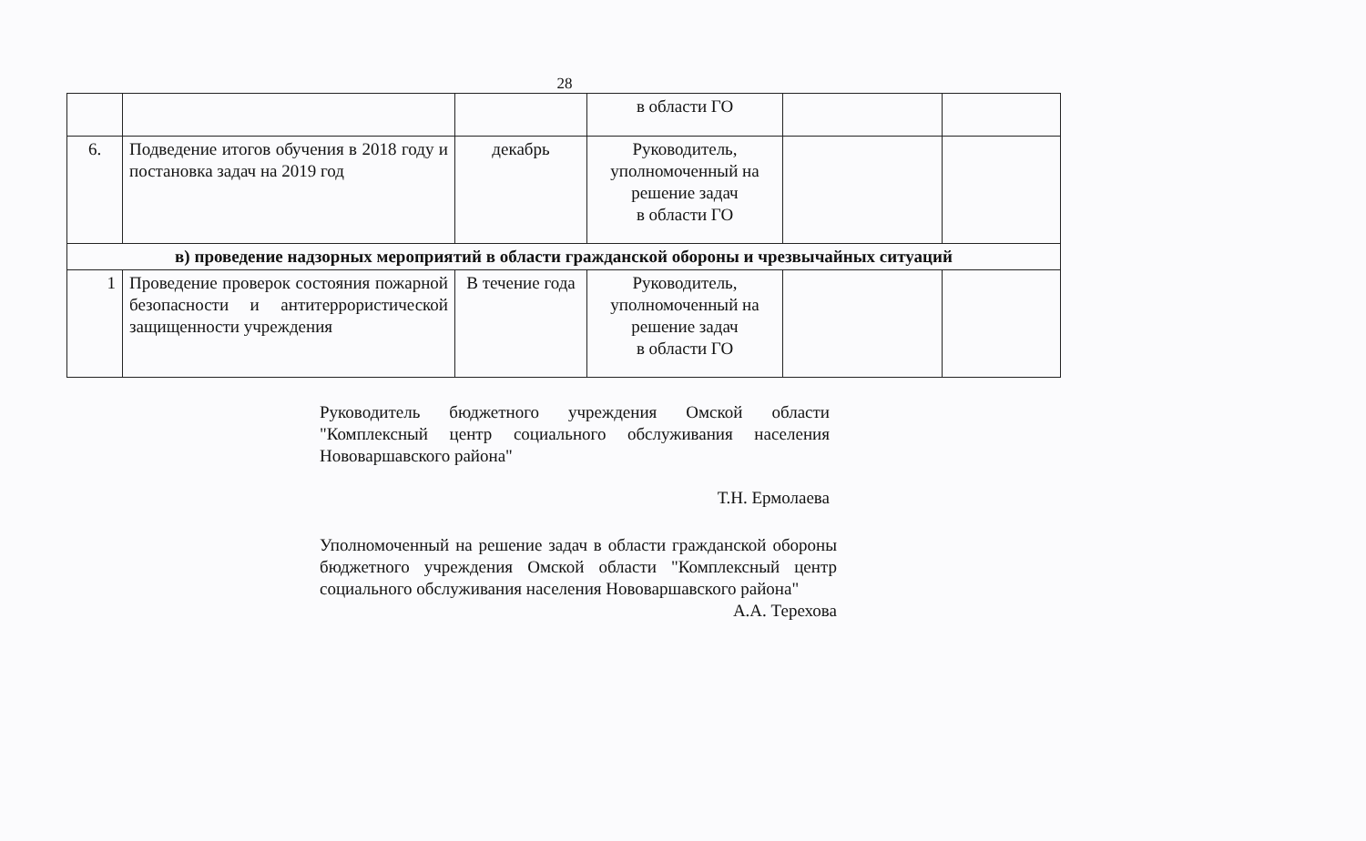28
| | | | в области ГО | | |
| 6. | Подведение итогов обучения в 2018 году и постановка задач на 2019 год | декабрь | Руководитель, уполномоченный на решение задач в области ГО | | |
| в) проведение надзорных мероприятий в области гражданской обороны и чрезвычайных ситуаций | | | | | |
| 1 | Проведение проверок состояния пожарной безопасности и антитеррористической защищенности учреждения | В течение года | Руководитель, уполномоченный на решение задач в области ГО | | |
Руководитель бюджетного учреждения Омской области "Комплексный центр социального обслуживания населения Нововаршавского района"
Т.Н. Ермолаева
Уполномоченный на решение задач в области гражданской обороны бюджетного учреждения Омской области "Комплексный центр социального обслуживания населения Нововаршавского района"
А.А. Терехова